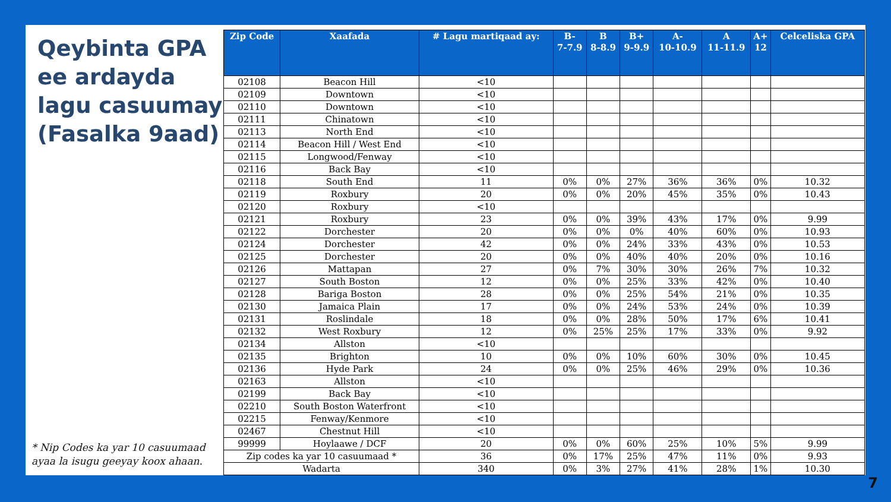Qeybinta GPA ee ardayda lagu casuumay (Fasalka 9aad)
* Nip Codes ka yar 10 casuumaad ayaa la isugu geeyay koox ahaan.
| Zip Code | Xaafada | # Lagu martiqaad ay: | B- 7-7.9 | B 8-8.9 | B+ 9-9.9 | A- 10-10.9 | A 11-11.9 | A+ 12 | Celceliska GPA |
| --- | --- | --- | --- | --- | --- | --- | --- | --- | --- |
| 02108 | Beacon Hill | <10 | | | | | | | |
| 02109 | Downtown | <10 | | | | | | | |
| 02110 | Downtown | <10 | | | | | | | |
| 02111 | Chinatown | <10 | | | | | | | |
| 02113 | North End | <10 | | | | | | | |
| 02114 | Beacon Hill / West End | <10 | | | | | | | |
| 02115 | Longwood/Fenway | <10 | | | | | | | |
| 02116 | Back Bay | <10 | | | | | | | |
| 02118 | South End | 11 | 0% | 0% | 27% | 36% | 36% | 0% | 10.32 |
| 02119 | Roxbury | 20 | 0% | 0% | 20% | 45% | 35% | 0% | 10.43 |
| 02120 | Roxbury | <10 | | | | | | | |
| 02121 | Roxbury | 23 | 0% | 0% | 39% | 43% | 17% | 0% | 9.99 |
| 02122 | Dorchester | 20 | 0% | 0% | 0% | 40% | 60% | 0% | 10.93 |
| 02124 | Dorchester | 42 | 0% | 0% | 24% | 33% | 43% | 0% | 10.53 |
| 02125 | Dorchester | 20 | 0% | 0% | 40% | 40% | 20% | 0% | 10.16 |
| 02126 | Mattapan | 27 | 0% | 7% | 30% | 30% | 26% | 7% | 10.32 |
| 02127 | South Boston | 12 | 0% | 0% | 25% | 33% | 42% | 0% | 10.40 |
| 02128 | Bariga Boston | 28 | 0% | 0% | 25% | 54% | 21% | 0% | 10.35 |
| 02130 | Jamaica Plain | 17 | 0% | 0% | 24% | 53% | 24% | 0% | 10.39 |
| 02131 | Roslindale | 18 | 0% | 0% | 28% | 50% | 17% | 6% | 10.41 |
| 02132 | West Roxbury | 12 | 0% | 25% | 25% | 17% | 33% | 0% | 9.92 |
| 02134 | Allston | <10 | | | | | | | |
| 02135 | Brighton | 10 | 0% | 0% | 10% | 60% | 30% | 0% | 10.45 |
| 02136 | Hyde Park | 24 | 0% | 0% | 25% | 46% | 29% | 0% | 10.36 |
| 02163 | Allston | <10 | | | | | | | |
| 02199 | Back Bay | <10 | | | | | | | |
| 02210 | South Boston Waterfront | <10 | | | | | | | |
| 02215 | Fenway/Kenmore | <10 | | | | | | | |
| 02467 | Chestnut Hill | <10 | | | | | | | |
| 99999 | Hoylaawe / DCF | 20 | 0% | 0% | 60% | 25% | 10% | 5% | 9.99 |
| Zip codes ka yar 10 casuumaad * | | 36 | 0% | 17% | 25% | 47% | 11% | 0% | 9.93 |
| Wadarta | | 340 | 0% | 3% | 27% | 41% | 28% | 1% | 10.30 |
7